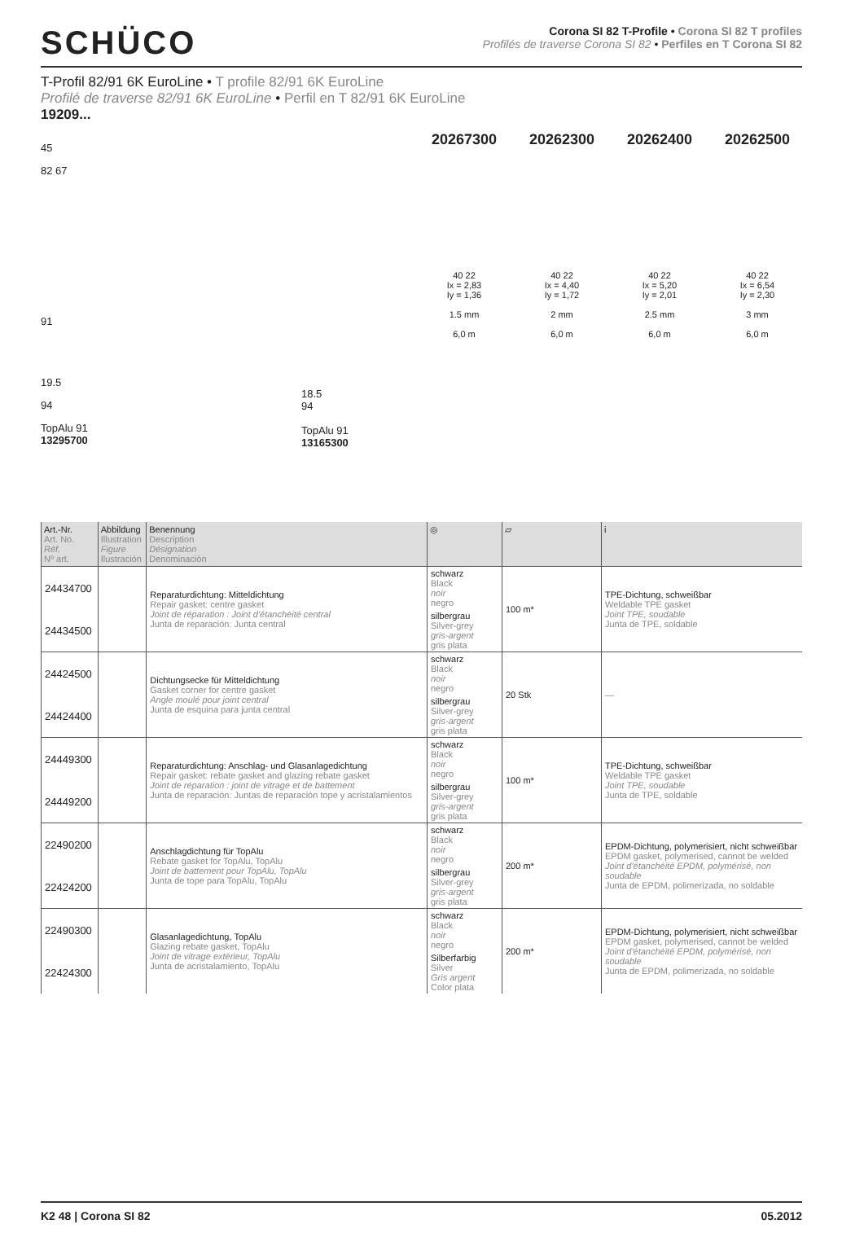SCHÜCO
Corona SI 82 T-Profile • Corona SI 82 T profiles
Profilés de traverse Corona SI 82 • Perfiles en T Corona SI 82
T-Profil 82/91 6K EuroLine • T profile 82/91 6K EuroLine
Profilé de traverse 82/91 6K EuroLine • Perfil en T 82/91 6K EuroLine
19209...
45
82 67
91
19.5
94
TopAlu 91
13295700
20267300
40 22
Ix = 2,83
Iy = 1,36
1.5 mm
6,0 m
20262300
40 22
Ix = 4,40
Iy = 1,72
2 mm
6,0 m
20262400
40 22
Ix = 5,20
Iy = 2,01
2.5 mm
6,0 m
20262500
40 22
Ix = 6,54
Iy = 2,30
3 mm
6,0 m
18.5
94
TopAlu 91
13165300
| Art.-Nr. Art. No. Réf. Nº art. | Abbildung Illustration Figure Ilustración | Benennung Description Désignation Denominación | ◎ | ▱ | i |
| --- | --- | --- | --- | --- | --- |
| 24434700 | | Reparaturdichtung: Mitteldichtung Repair gasket: centre gasket Joint de réparation : Joint d'étanchéité central Junta de reparación: Junta central | schwarz Black noir negro | 100 m* | TPE-Dichtung, schweißbar Weldable TPE gasket Joint TPE, soudable Junta de TPE, soldable |
| 24434500 | | | silbergrau Silver-grey gris-argent gris plata | | |
| 24424500 | | Dichtungsecke für Mitteldichtung Gasket corner for centre gasket Angle moulé pour joint central Junta de esquina para junta central | schwarz Black noir negro | 20 Stk | — |
| 24424400 | | | silbergrau Silver-grey gris-argent gris plata | | |
| 24449300 | | Reparaturdichtung: Anschlag- und Glasanlagedichtung Repair gasket: rebate gasket and glazing rebate gasket Joint de réparation : joint de vitrage et de battement Junta de reparación: Juntas de reparación tope y acristalamientos | schwarz Black noir negro | 100 m* | TPE-Dichtung, schweißbar Weldable TPE gasket Joint TPE, soudable Junta de TPE, soldable |
| 24449200 | | | silbergrau Silver-grey gris-argent gris plata | | |
| 22490200 | | Anschlagdichtung für TopAlu Rebate gasket for TopAlu, TopAlu Joint de battement pour TopAlu, TopAlu Junta de tope para TopAlu, TopAlu | schwarz Black noir negro | 200 m* | EPDM-Dichtung, polymerisiert, nicht schweißbar EPDM gasket, polymerised, cannot be welded Joint d'étanchéité EPDM, polymérisé, non soudable Junta de EPDM, polimerizada, no soldable |
| 22424200 | | | silbergrau Silver-grey gris-argent gris plata | | |
| 22490300 | | Glasanlagedichtung, TopAlu Glazing rebate gasket, TopAlu Joint de vitrage extérieur, TopAlu Junta de acristalamiento, TopAlu | schwarz Black noir negro | 200 m* | EPDM-Dichtung, polymerisiert, nicht schweißbar EPDM gasket, polymerised, cannot be welded Joint d'étanchéité EPDM, polymérisé, non soudable Junta de EPDM, polimerizada, no soldable |
| 22424300 | | | Silberfarbig Silver Gris argent Color plata | | |
K2 48 | Corona SI 82 05.2012